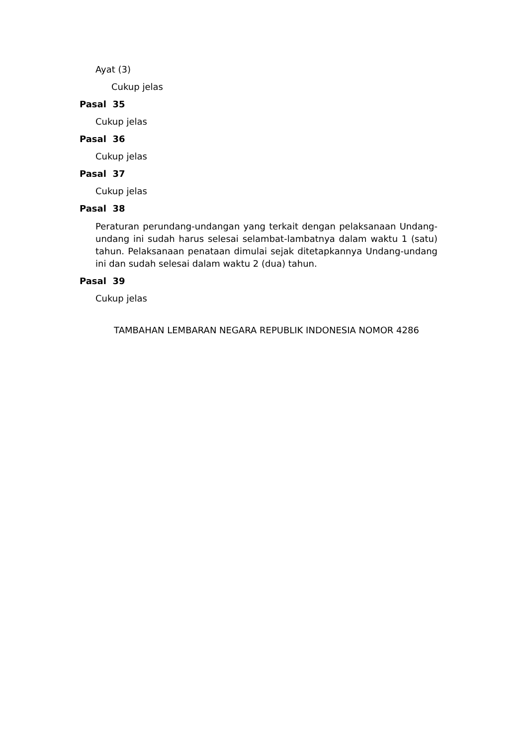Ayat (3)
Cukup jelas
Pasal 35
Cukup jelas
Pasal 36
Cukup jelas
Pasal 37
Cukup jelas
Pasal 38
Peraturan perundang-undangan yang terkait dengan pelaksanaan Undang-undang ini sudah harus selesai selambat-lambatnya dalam waktu 1 (satu) tahun. Pelaksanaan penataan dimulai sejak ditetapkannya Undang-undang ini dan sudah selesai dalam waktu 2 (dua) tahun.
Pasal 39
Cukup jelas
TAMBAHAN LEMBARAN NEGARA REPUBLIK INDONESIA NOMOR 4286